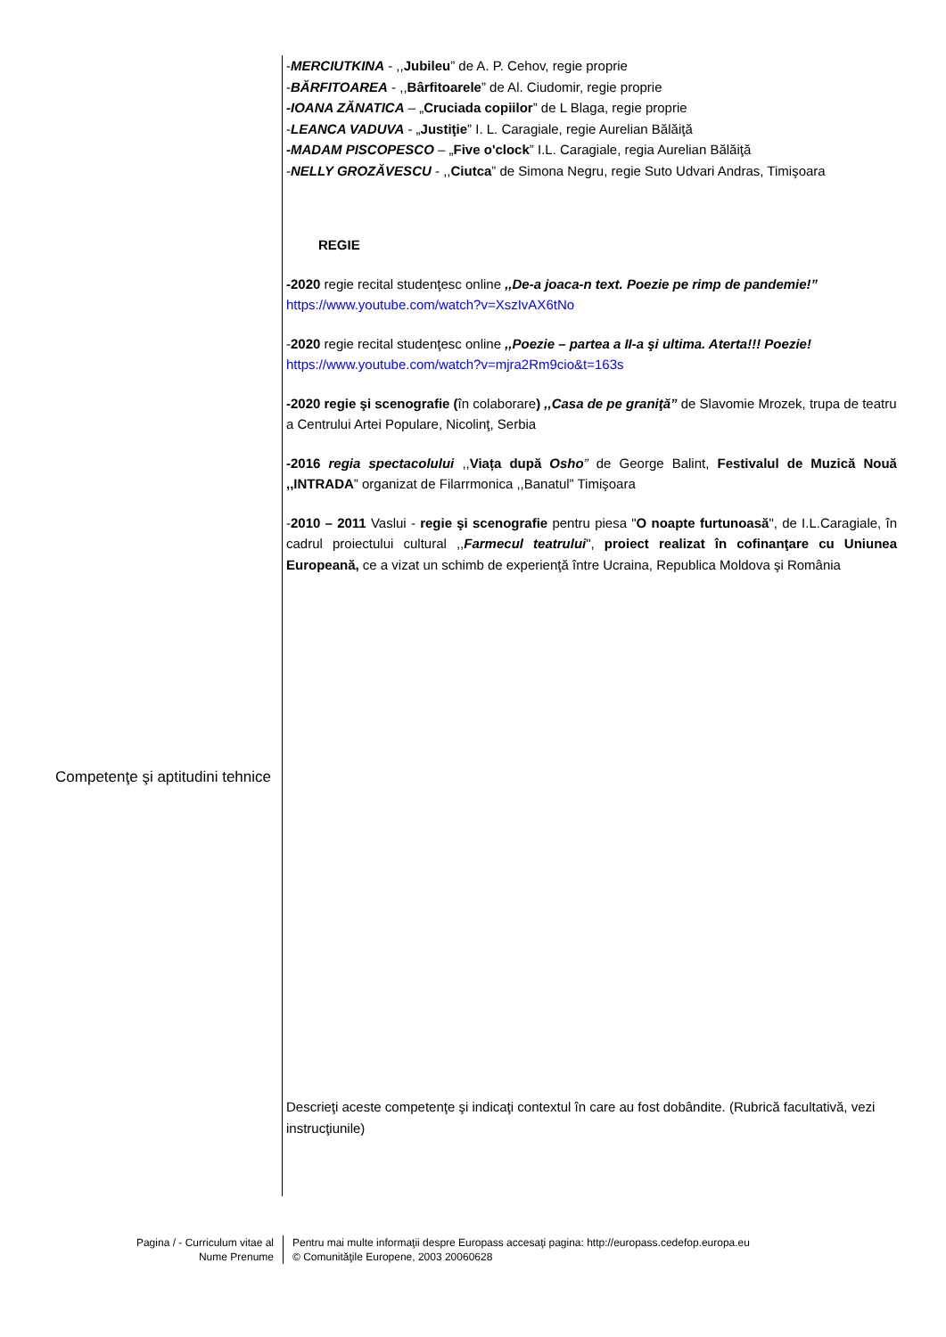Competenţe şi aptitudini tehnice
-MERCIUTKINA - ,,Jubileu” de A. P. Cehov, regie proprie
-BĂRFITOAREA - ,,Bârfitoarele” de Al. Ciudomir, regie proprie
-IOANA ZĂNATICA – „Cruciada copiilor” de L Blaga, regie proprie
-LEANCA VADUVA - „Justiţie” I. L. Caragiale, regie Aurelian Bălăiţă
-MADAM PISCOPESCO – „Five o'clock” I.L. Caragiale, regia Aurelian Bălăiţă
-NELLY GROZĂVESCU - ,,Ciutca” de Simona Negru, regie Suto Udvari Andras, Timişoara
REGIE
-2020 regie recital studenţesc online ,,De-a joaca-n text. Poezie pe rimp de pandemie!”
https://www.youtube.com/watch?v=XszIvAX6tNo
-2020 regie recital studenţesc online ,,Poezie – partea a II-a şi ultima. Aterta!!! Poezie!
https://www.youtube.com/watch?v=mjra2Rm9cio&t=163s
-2020 regie şi scenografie (în colaborare) ,,Casa de pe graniţă” de Slavomie Mrozek, trupa de teatru a Centrului Artei Populare, Nicolinţ, Serbia
-2016 regia spectacolului ,,Viața după Osho” de George Balint, Festivalul de Muzică Nouă ,,INTRADA” organizat de Filarrmonica ,,Banatul” Timişoara
-2010 – 2011 Vaslui - regie şi scenografie pentru piesa "O noapte furtunoasă", de I.L.Caragiale, în cadrul proiectului cultural ,,Farmecul teatrului", proiect realizat în cofinanţare cu Uniunea Europeană, ce a vizat un schimb de experienţă între Ucraina, Republica Moldova şi România
Descrieţi aceste competenţe şi indicaţi contextul în care au fost dobândite. (Rubrică facultativă, vezi instrucţiunile)
Pagina / - Curriculum vitae al
Nume Prenume
Pentru mai multe informaţii despre Europass accesaţi pagina: http://europass.cedefop.europa.eu
© Comunităţile Europene, 2003 20060628